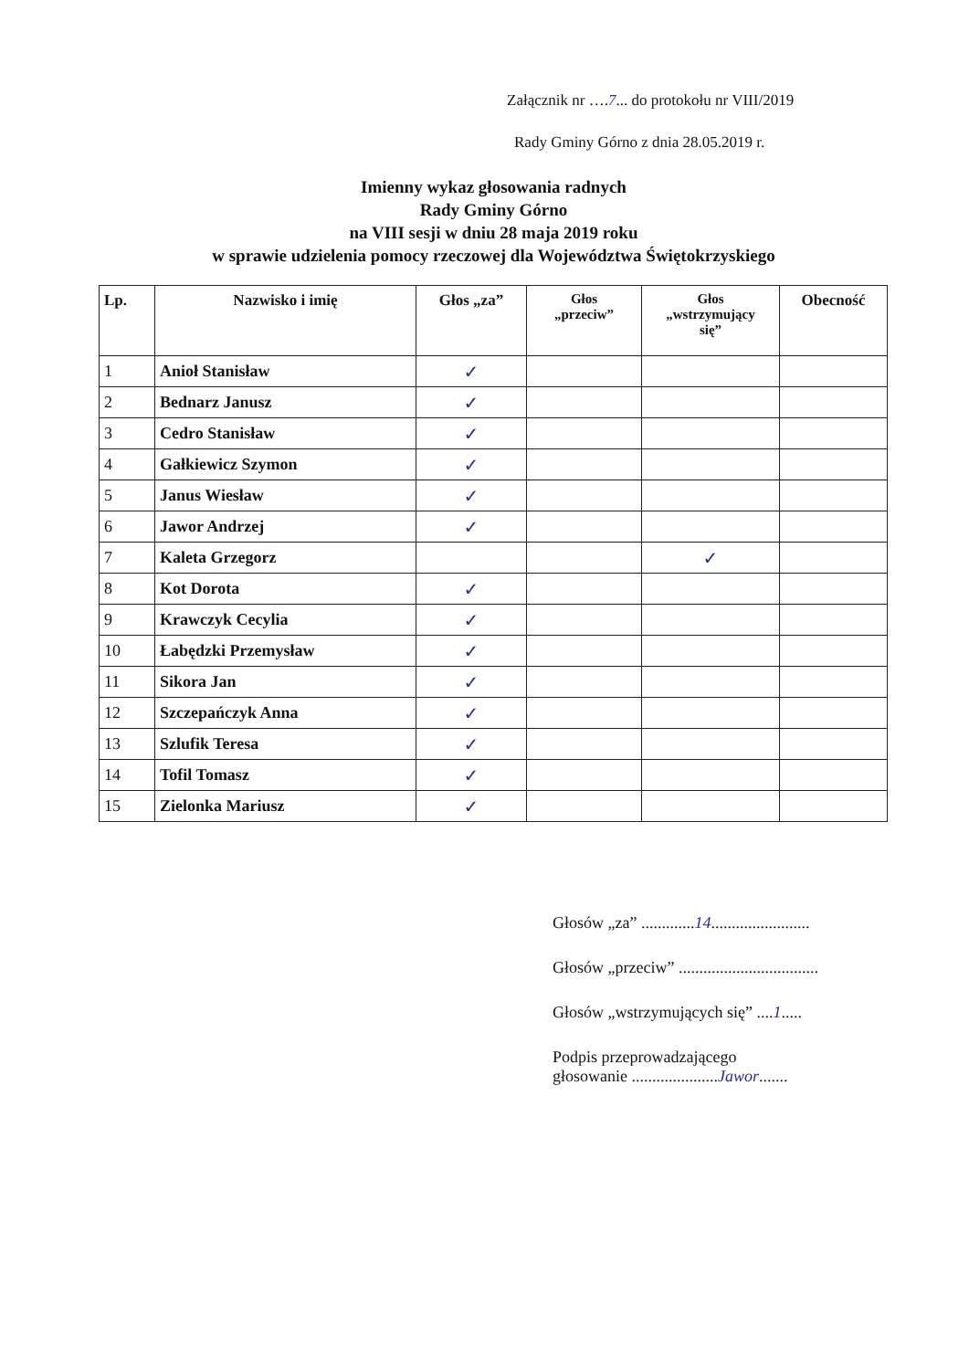Załącznik nr ….7... do protokołu nr VIII/2019
Rady Gminy Górno z dnia 28.05.2019 r.
Imienny wykaz głosowania radnych
Rady Gminy Górno
na VIII sesji w dniu 28 maja 2019 roku
w sprawie udzielenia pomocy rzeczowej dla Województwa Świętokrzyskiego
| Lp. | Nazwisko i imię | Głos „za” | Głos „przeciw” | Głos „wstrzymujący się” | Obecność |
| --- | --- | --- | --- | --- | --- |
| 1 | Anioł Stanisław | ✓ | | | |
| 2 | Bednarz Janusz | ✓ | | | |
| 3 | Cedro Stanisław | ✓ | | | |
| 4 | Gałkiewicz Szymon | ✓ | | | |
| 5 | Janus Wiesław | ✓ | | | |
| 6 | Jawor Andrzej | ✓ | | | |
| 7 | Kaleta Grzegorz | | | ✓ | |
| 8 | Kot Dorota | ✓ | | | |
| 9 | Krawczyk Cecylia | ✓ | | | |
| 10 | Łabędzki Przemysław | ✓ | | | |
| 11 | Sikora Jan | ✓ | | | |
| 12 | Szczepańczyk Anna | ✓ | | | |
| 13 | Szlufik Teresa | ✓ | | | |
| 14 | Tofil Tomasz | ✓ | | | |
| 15 | Zielonka Mariusz | ✓ | | | |
Głosów „za” .............14........................
Głosów „przeciw” ..................................
Głosów „wstrzymujących się” ....1.....
Podpis przeprowadzającego
głosowanie .....................Jawor.......